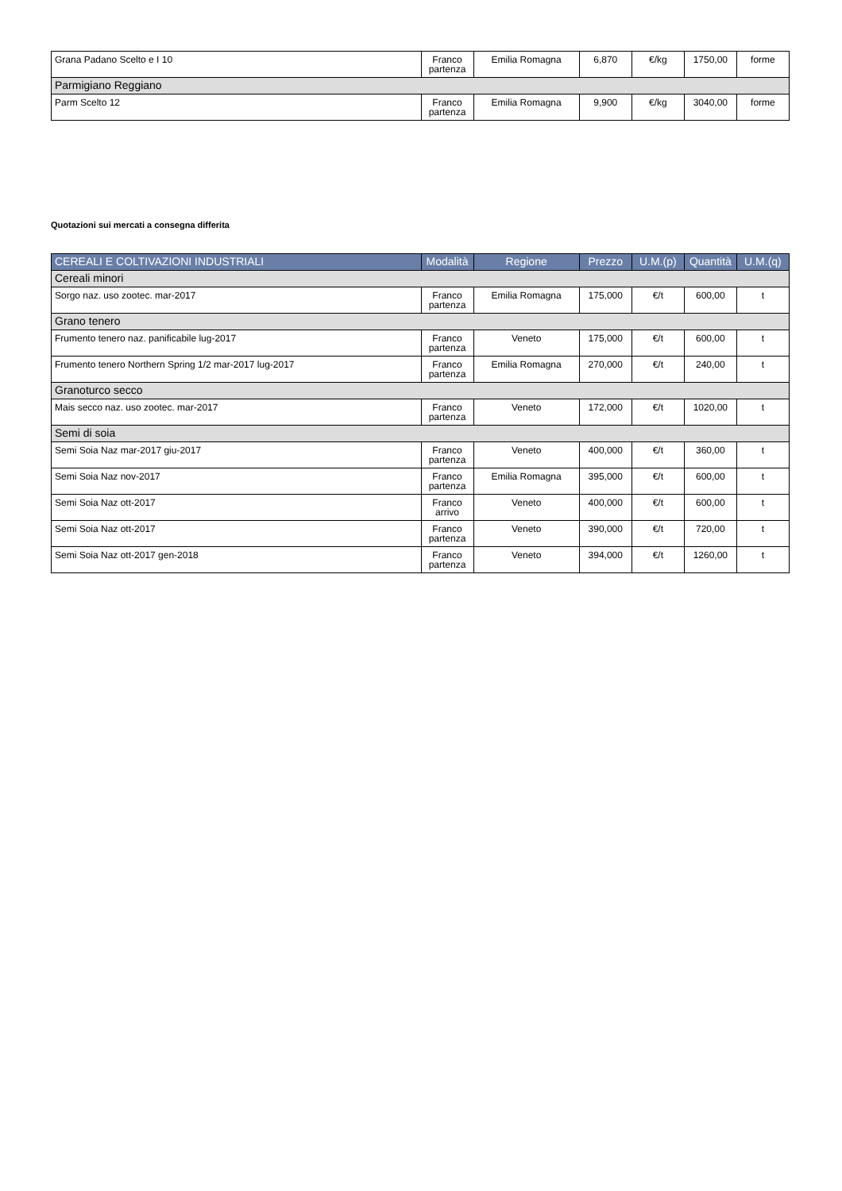| Grana Padano Scelto e I 10 | Franco partenza | Emilia Romagna | 6,870 | €/kg | 1750,00 | forme |
| Parmigiano Reggiano | | | | | | |
| Parm Scelto 12 | Franco partenza | Emilia Romagna | 9,900 | €/kg | 3040,00 | forme |
Quotazioni sui mercati a consegna differita
| CEREALI E COLTIVAZIONI INDUSTRIALI | Modalità | Regione | Prezzo | U.M.(p) | Quantità | U.M.(q) |
| --- | --- | --- | --- | --- | --- | --- |
| Cereali minori | | | | | | |
| Sorgo naz. uso zootec. mar-2017 | Franco partenza | Emilia Romagna | 175,000 | €/t | 600,00 | t |
| Grano tenero | | | | | | |
| Frumento tenero naz. panificabile lug-2017 | Franco partenza | Veneto | 175,000 | €/t | 600,00 | t |
| Frumento tenero Northern Spring 1/2 mar-2017 lug-2017 | Franco partenza | Emilia Romagna | 270,000 | €/t | 240,00 | t |
| Granoturco secco | | | | | | |
| Mais secco naz. uso zootec. mar-2017 | Franco partenza | Veneto | 172,000 | €/t | 1020,00 | t |
| Semi di soia | | | | | | |
| Semi Soia Naz mar-2017 giu-2017 | Franco partenza | Veneto | 400,000 | €/t | 360,00 | t |
| Semi Soia Naz nov-2017 | Franco partenza | Emilia Romagna | 395,000 | €/t | 600,00 | t |
| Semi Soia Naz ott-2017 | Franco arrivo | Veneto | 400,000 | €/t | 600,00 | t |
| Semi Soia Naz ott-2017 | Franco partenza | Veneto | 390,000 | €/t | 720,00 | t |
| Semi Soia Naz ott-2017 gen-2018 | Franco partenza | Veneto | 394,000 | €/t | 1260,00 | t |